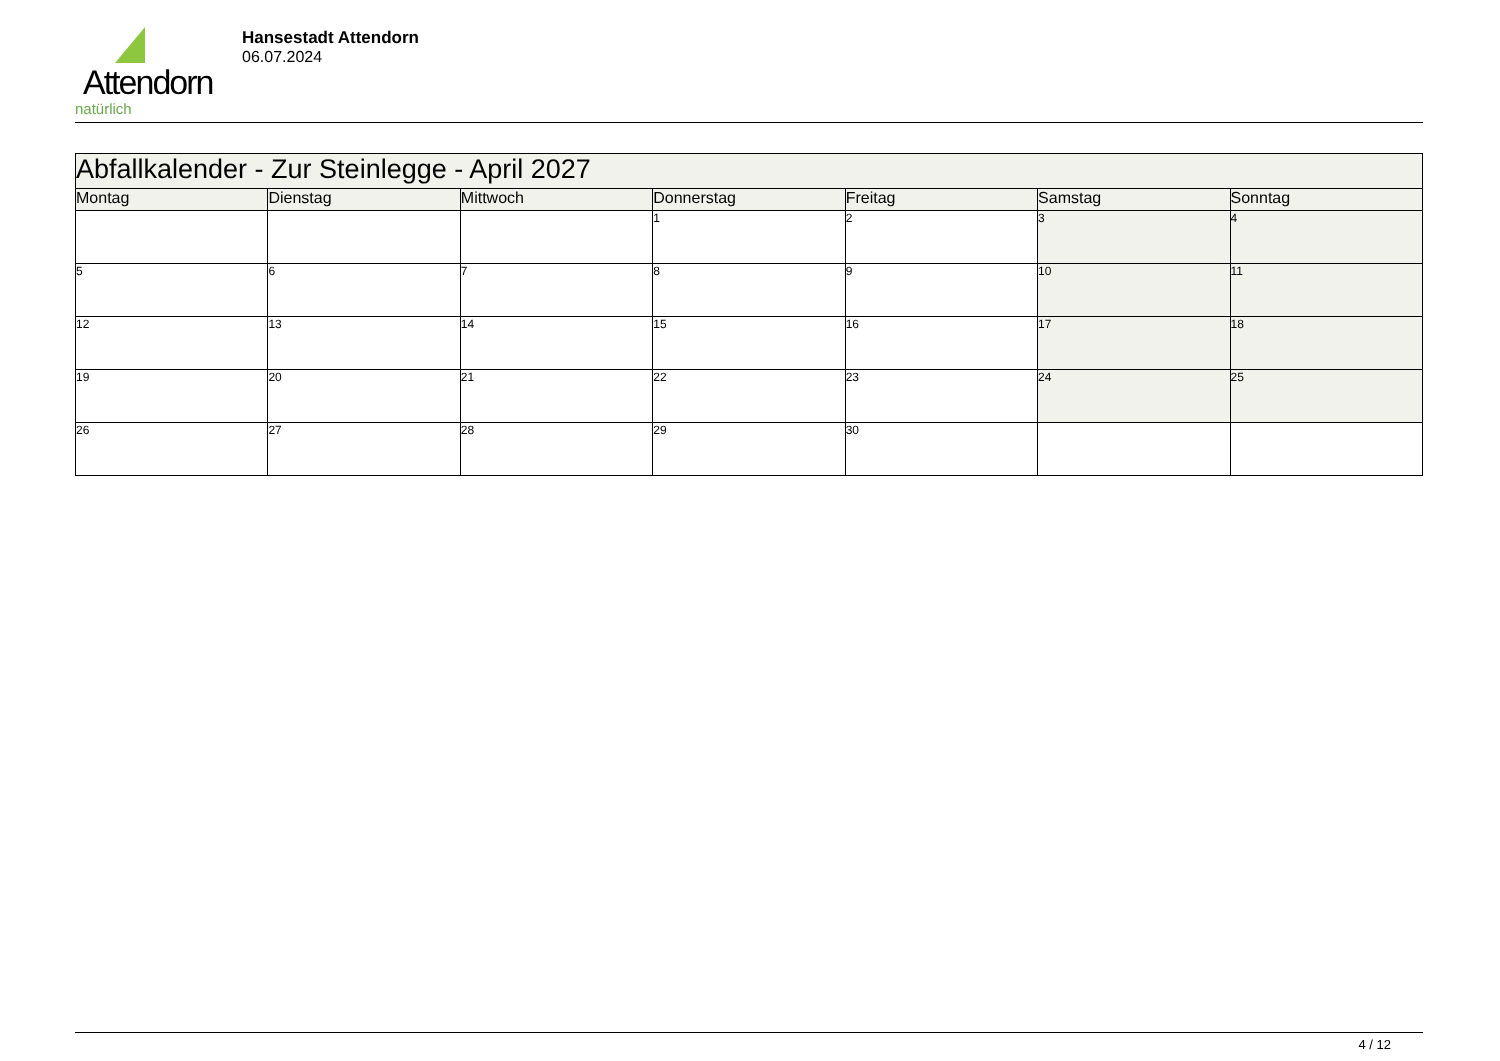Attendorn
natürlich
Hansestadt Attendorn
06.07.2024
| Abfallkalender - Zur Steinlegge - April 2027 | | | | | | |
| Montag | Dienstag | Mittwoch | Donnerstag | Freitag | Samstag | Sonntag |
| | | | 1 | 2 | 3 | 4 |
| 5 | 6 | 7 | 8 | 9 | 10 | 11 |
| 12 | 13 | 14 | 15 | 16 | 17 | 18 |
| 19 | 20 | 21 | 22 | 23 | 24 | 25 |
| 26 | 27 | 28 | 29 | 30 | | |
4 / 12